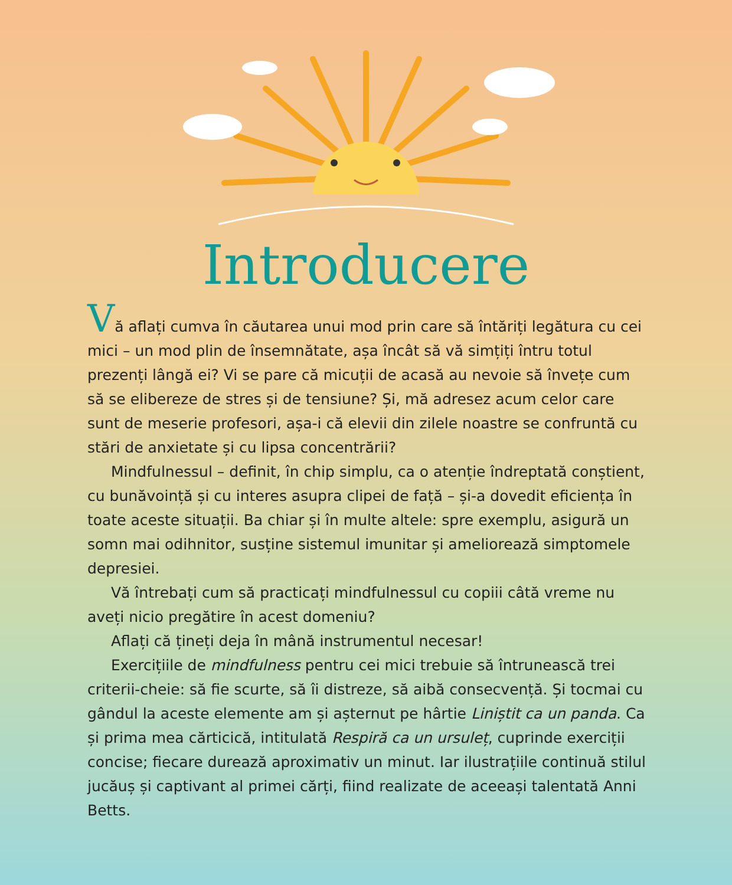Introducere
Vă aflați cumva în căutarea unui mod prin care să întăriți legătura cu cei mici – un mod plin de însemnătate, așa încât să vă simțiți întru totul prezenți lângă ei? Vi se pare că micuții de acasă au nevoie să învețe cum să se elibereze de stres și de tensiune? Și, mă adresez acum celor care sunt de meserie profesori, așa-i că elevii din zilele noastre se confruntă cu stări de anxietate și cu lipsa concentrării?
Mindfulnessul – definit, în chip simplu, ca o atenție îndreptată conștient, cu bunăvoință și cu interes asupra clipei de față – și-a dovedit eficiența în toate aceste situații. Ba chiar și în multe altele: spre exemplu, asigură un somn mai odihnitor, susține sistemul imunitar și ameliorează simptomele depresiei.
Vă întrebați cum să practicați mindfulnessul cu copiii câtă vreme nu aveți nicio pregătire în acest domeniu?
Aflați că țineți deja în mână instrumentul necesar!
Exercițiile de mindfulness pentru cei mici trebuie să întrunească trei criterii-cheie: să fie scurte, să îi distreze, să aibă consecvență. Și tocmai cu gândul la aceste elemente am și așternut pe hârtie Liniștit ca un panda. Ca și prima mea cărticică, intitulată Respiră ca un ursuleț, cuprinde exerciții concise; fiecare durează aproximativ un minut. Iar ilustrațiile continuă stilul jucăuș și captivant al primei cărți, fiind realizate de aceeași talentată Anni Betts.